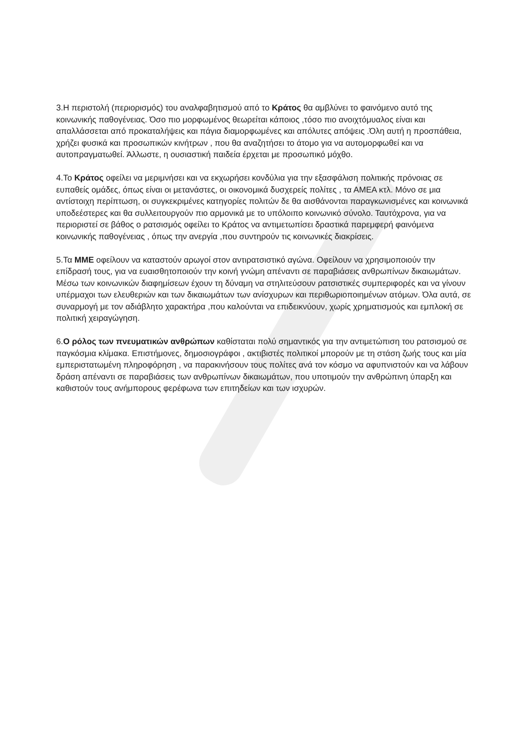3.Η περιστολή (περιορισμός) του αναλφαβητισμού από το Κράτος θα αμβλύνει το φαινόμενο αυτό της κοινωνικής παθογένειας. Όσο πιο μορφωμένος θεωρείται κάποιος ,τόσο πιο ανοιχτόμυαλος είναι και απαλλάσσεται από προκαταλήψεις και πάγια διαμορφωμένες και απόλυτες απόψεις .Όλη αυτή η προσπάθεια, χρήζει φυσικά και προσωπικών κινήτρων , που θα αναζητήσει το άτομο για να αυτομορφωθεί και να αυτοπραγματωθεί. Άλλωστε, η ουσιαστική παιδεία έρχεται με προσωπικό μόχθο.
4.Το Κράτος οφείλει να μεριμνήσει και να εκχωρήσει κονδύλια για την εξασφάλιση πολιτικής πρόνοιας σε ευπαθείς ομάδες, όπως είναι οι μετανάστες, οι οικονομικά δυσχερείς πολίτες , τα ΑΜΕΑ κτλ. Μόνο σε μια αντίστοιχη περίπτωση, οι συγκεκριμένες κατηγορίες πολιτών δε θα αισθάνονται παραγκωνισμένες και κοινωνικά υποδεέστερες και θα συλλειτουργούν πιο αρμονικά με το υπόλοιπο κοινωνικό σύνολο. Ταυτόχρονα, για να περιοριστεί σε βάθος ο ρατσισμός οφείλει το Κράτος να αντιμετωπίσει δραστικά παρεμφερή φαινόμενα κοινωνικής παθογένειας , όπως την ανεργία ,που συντηρούν τις κοινωνικές διακρίσεις.
5.Τα ΜΜΕ οφείλουν να καταστούν αρωγοί στον αντιρατσιστικό αγώνα. Οφείλουν να χρησιμοποιούν την επίδρασή τους, για να ευαισθητοποιούν την κοινή γνώμη απέναντι σε παραβιάσεις ανθρωπίνων δικαιωμάτων. Μέσω των κοινωνικών διαφημίσεων έχουν τη δύναμη να στηλιτεύσουν ρατσιστικές συμπεριφορές και να γίνουν υπέρμαχοι των ελευθεριών και των δικαιωμάτων των ανίσχυρων και περιθωριοποιημένων ατόμων. Όλα αυτά, σε συναρμογή με τον αδιάβλητο χαρακτήρα ,που καλούνται να επιδεικνύουν, χωρίς χρηματισμούς και εμπλοκή σε πολιτική χειραγώγηση.
6.Ο ρόλος των πνευματικών ανθρώπων καθίσταται πολύ σημαντικός για την αντιμετώπιση του ρατσισμού σε παγκόσμια κλίμακα. Επιστήμονες, δημοσιογράφοι , ακτιβιστές πολιτικοί μπορούν με τη στάση ζωής τους και μία εμπεριστατωμένη πληροφόρηση , να παρακινήσουν τους πολίτες ανά τον κόσμο να αφυπνιστούν και να λάβουν δράση απέναντι σε παραβιάσεις των ανθρωπίνων δικαιωμάτων, που υποτιμούν την ανθρώπινη ύπαρξη και καθιστούν τους ανήμπορους φερέφωνα των επιτηδείων και των ισχυρών.